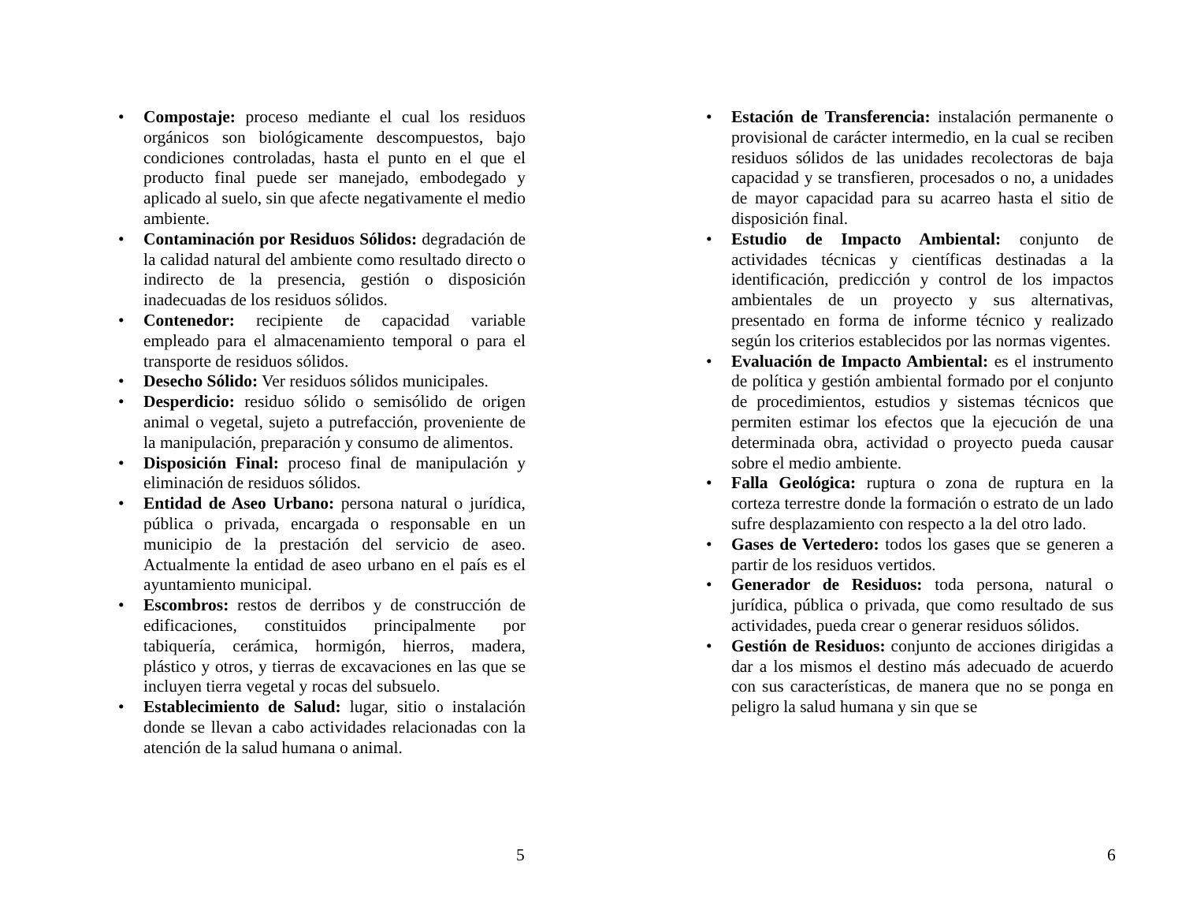• Compostaje: proceso mediante el cual los residuos orgánicos son biológicamente descompuestos, bajo condiciones controladas, hasta el punto en el que el producto final puede ser manejado, embodegado y aplicado al suelo, sin que afecte negativamente el medio ambiente.
• Contaminación por Residuos Sólidos: degradación de la calidad natural del ambiente como resultado directo o indirecto de la presencia, gestión o disposición inadecuadas de los residuos sólidos.
• Contenedor: recipiente de capacidad variable empleado para el almacenamiento temporal o para el transporte de residuos sólidos.
• Desecho Sólido: Ver residuos sólidos municipales.
• Desperdicio: residuo sólido o semisólido de origen animal o vegetal, sujeto a putrefacción, proveniente de la manipulación, preparación y consumo de alimentos.
• Disposición Final: proceso final de manipulación y eliminación de residuos sólidos.
• Entidad de Aseo Urbano: persona natural o jurídica, pública o privada, encargada o responsable en un municipio de la prestación del servicio de aseo. Actualmente la entidad de aseo urbano en el país es el ayuntamiento municipal.
• Escombros: restos de derribos y de construcción de edificaciones, constituidos principalmente por tabiquería, cerámica, hormigón, hierros, madera, plástico y otros, y tierras de excavaciones en las que se incluyen tierra vegetal y rocas del subsuelo.
• Establecimiento de Salud: lugar, sitio o instalación donde se llevan a cabo actividades relacionadas con la atención de la salud humana o animal.
5
• Estación de Transferencia: instalación permanente o provisional de carácter intermedio, en la cual se reciben residuos sólidos de las unidades recolectoras de baja capacidad y se transfieren, procesados o no, a unidades de mayor capacidad para su acarreo hasta el sitio de disposición final.
• Estudio de Impacto Ambiental: conjunto de actividades técnicas y científicas destinadas a la identificación, predicción y control de los impactos ambientales de un proyecto y sus alternativas, presentado en forma de informe técnico y realizado según los criterios establecidos por las normas vigentes.
• Evaluación de Impacto Ambiental: es el instrumento de política y gestión ambiental formado por el conjunto de procedimientos, estudios y sistemas técnicos que permiten estimar los efectos que la ejecución de una determinada obra, actividad o proyecto pueda causar sobre el medio ambiente.
• Falla Geológica: ruptura o zona de ruptura en la corteza terrestre donde la formación o estrato de un lado sufre desplazamiento con respecto a la del otro lado.
• Gases de Vertedero: todos los gases que se generen a partir de los residuos vertidos.
• Generador de Residuos: toda persona, natural o jurídica, pública o privada, que como resultado de sus actividades, pueda crear o generar residuos sólidos.
• Gestión de Residuos: conjunto de acciones dirigidas a dar a los mismos el destino más adecuado de acuerdo con sus características, de manera que no se ponga en peligro la salud humana y sin que se
6